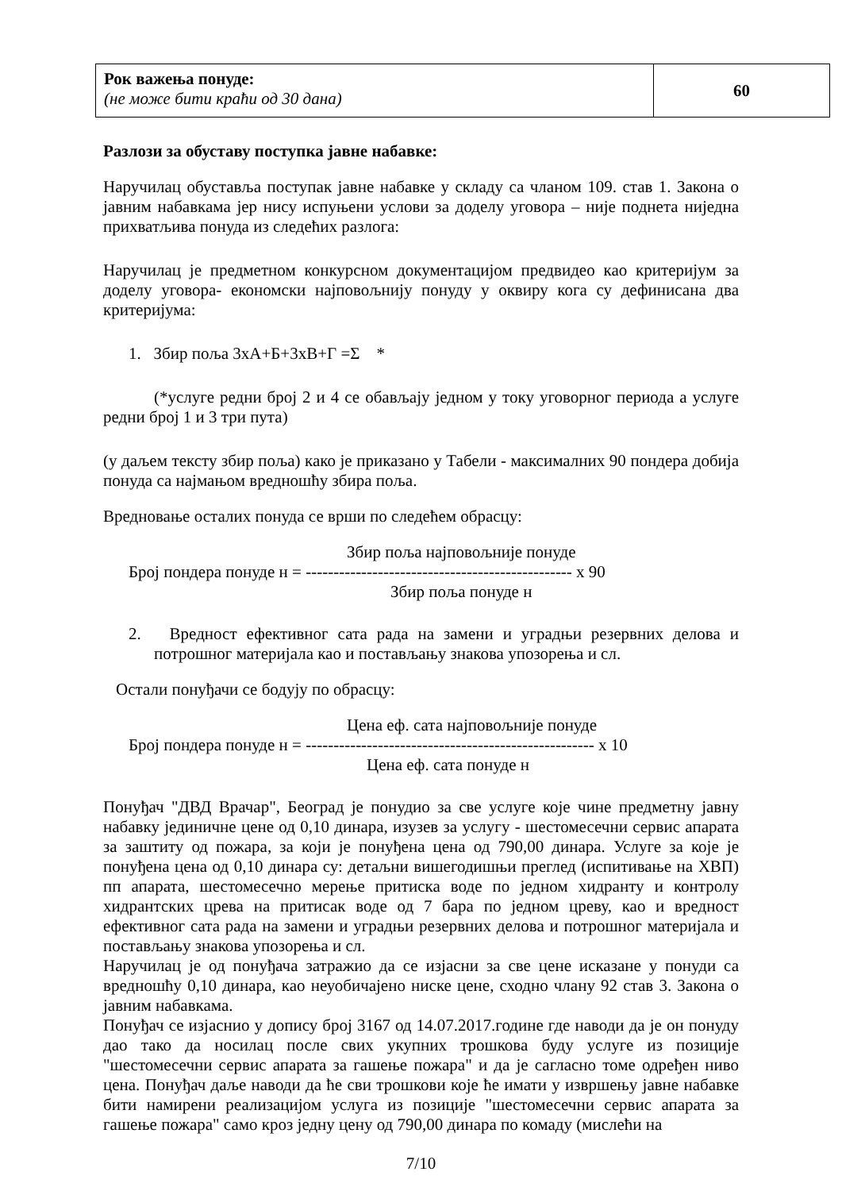| Рок важења понуде: (не може бити краћи од 30 дана) | 60 |
Разлози за обуставу поступка јавне набавке:
Наручилац обуставља поступак јавне набавке у складу са чланом 109. став 1. Закона о јавним набавкама јер нису испуњени услови за доделу уговора – није поднета ниједна прихватљива понуда из следећих разлога:
Наручилац је предметном конкурсном документацијом предвидео као критеријум за доделу уговора- економски најповољнију понуду у оквиру кога су дефинисана два критеријума:
1. Збир поља 3хА+Б+3хВ+Г =Σ *
(*услуге редни број 2 и 4 се обављају једном у току уговорног периода а услуге редни број 1 и 3 три пута)
(у даљем тексту збир поља) како је приказано у Табели - максималних 90 пондера добија понуда са најмањом вредношћу збира поља.
Вредновање осталих понуда се врши по следећем обрасцу:
Збир поља најповољније понуде
Број пондера понуде н = ------------------------------------------------ х 90
Збир поља понуде н
2. Вредност ефективног сата рада на замени и уградњи резервних делова и потрошног материјала као и постављању знакова упозорења и сл.
Остали понуђачи се бодују по обрасцу:
Цена еф. сата најповољније понуде
Број пондера понуде н = ---------------------------------------------------- х 10
Цена еф. сата понуде н
Понуђач "ДВД Врачар", Београд је понудио за све услуге које чине предметну јавну набавку јединичне цене од 0,10 динара, изузев за услугу - шестомесечни сервис апарата за заштиту од пожара, за који је понуђена цена од 790,00 динара. Услуге за које је понуђена цена од 0,10 динара су: детаљни вишегодишњи преглед (испитивање на ХВП) пп апарата, шестомесечно мерење притиска воде по једном хидранту и контролу хидрантских црева на притисак воде од 7 бара по једном цреву, као и вредност ефективног сата рада на замени и уградњи резервних делова и потрошног материјала и постављању знакова упозорења и сл.
Наручилац је од понуђача затражио да се изјасни за све цене исказане у понуди са вредношћу 0,10 динара, као неуобичајено ниске цене, сходно члану 92 став 3. Закона о јавним набавкама.
Понуђач се изјаснио у допису број 3167 од 14.07.2017.године где наводи да је он понуду дао тако да носилац после свих укупних трошкова буду услуге из позиције "шестомесечни сервис апарата за гашење пожара" и да је сагласно томе одређен ниво цена. Понуђач даље наводи да ће сви трошкови које ће имати у извршењу јавне набавке бити намирени реализацијом услуга из позиције "шестомесечни сервис апарата за гашење пожара" само кроз једну цену од 790,00 динара по комаду (мислећи на
7/10